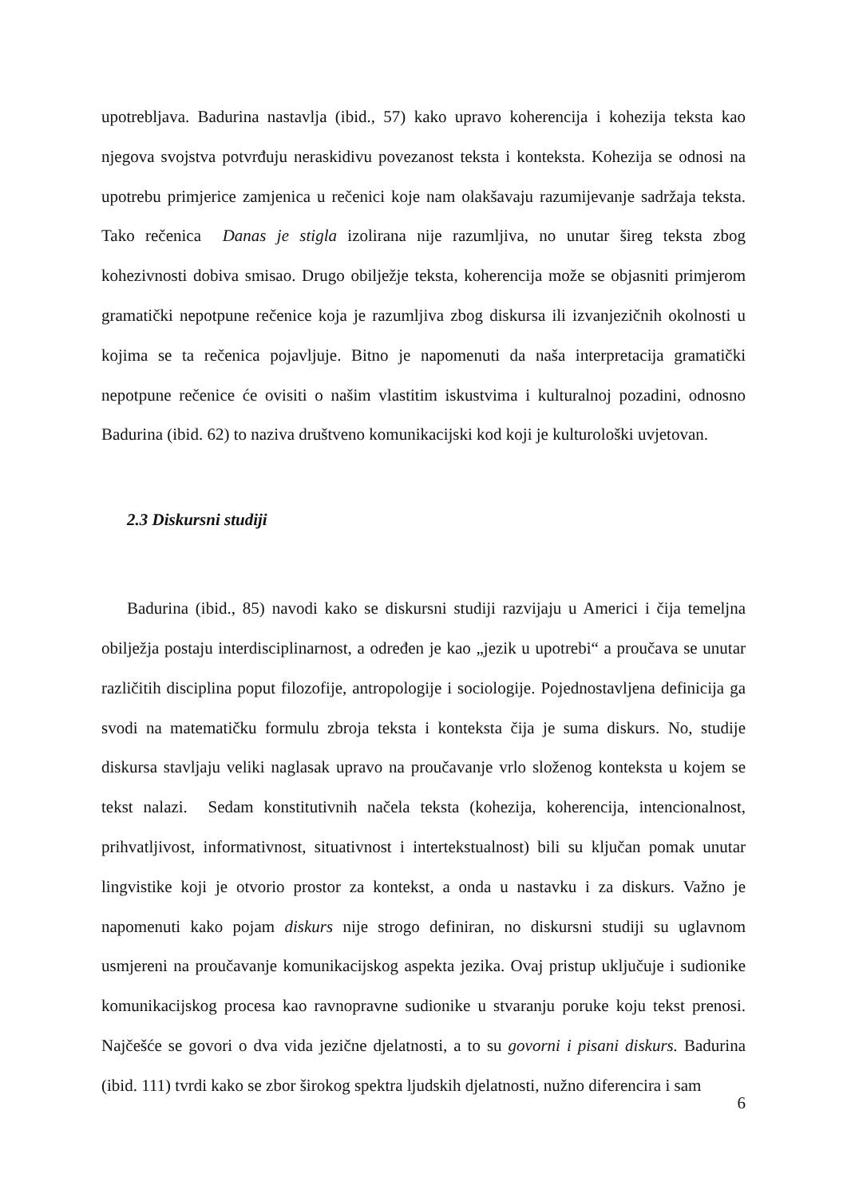upotrebljava. Badurina nastavlja (ibid., 57) kako upravo koherencija i kohezija teksta kao njegova svojstva potvrđuju neraskidivu povezanost teksta i konteksta. Kohezija se odnosi na upotrebu primjerice zamjenica u rečenici koje nam olakšavaju razumijevanje sadržaja teksta. Tako rečenica Danas je stigla izolirana nije razumljiva, no unutar šireg teksta zbog kohezivnosti dobiva smisao. Drugo obilježje teksta, koherencija može se objasniti primjerom gramatički nepotpune rečenice koja je razumljiva zbog diskursa ili izvanjezičnih okolnosti u kojima se ta rečenica pojavljuje. Bitno je napomenuti da naša interpretacija gramatički nepotpune rečenice će ovisiti o našim vlastitim iskustvima i kulturalnoj pozadini, odnosno Badurina (ibid. 62) to naziva društveno komunikacijski kod koji je kulturološki uvjetovan.
2.3 Diskursni studiji
Badurina (ibid., 85) navodi kako se diskursni studiji razvijaju u Americi i čija temeljna obilježja postaju interdisciplinarnost, a određen je kao „jezik u upotrebi“ a proučava se unutar različitih disciplina poput filozofije, antropologije i sociologije. Pojednostavljena definicija ga svodi na matematičku formulu zbroja teksta i konteksta čija je suma diskurs. No, studije diskursa stavljaju veliki naglasak upravo na proučavanje vrlo složenog konteksta u kojem se tekst nalazi. Sedam konstitutivnih načela teksta (kohezija, koherencija, intencionalnost, prihvatljivost, informativnost, situativnost i intertekstualnost) bili su ključan pomak unutar lingvistike koji je otvorio prostor za kontekst, a onda u nastavku i za diskurs. Važno je napomenuti kako pojam diskurs nije strogo definiran, no diskursni studiji su uglavnom usmjereni na proučavanje komunikacijskog aspekta jezika. Ovaj pristup uključuje i sudionike komunikacijskog procesa kao ravnopravne sudionike u stvaranju poruke koju tekst prenosi. Najčešće se govori o dva vida jezične djelatnosti, a to su govorni i pisani diskurs. Badurina (ibid. 111) tvrdi kako se zbor širokog spektra ljudskih djelatnosti, nužno diferencira i sam
6